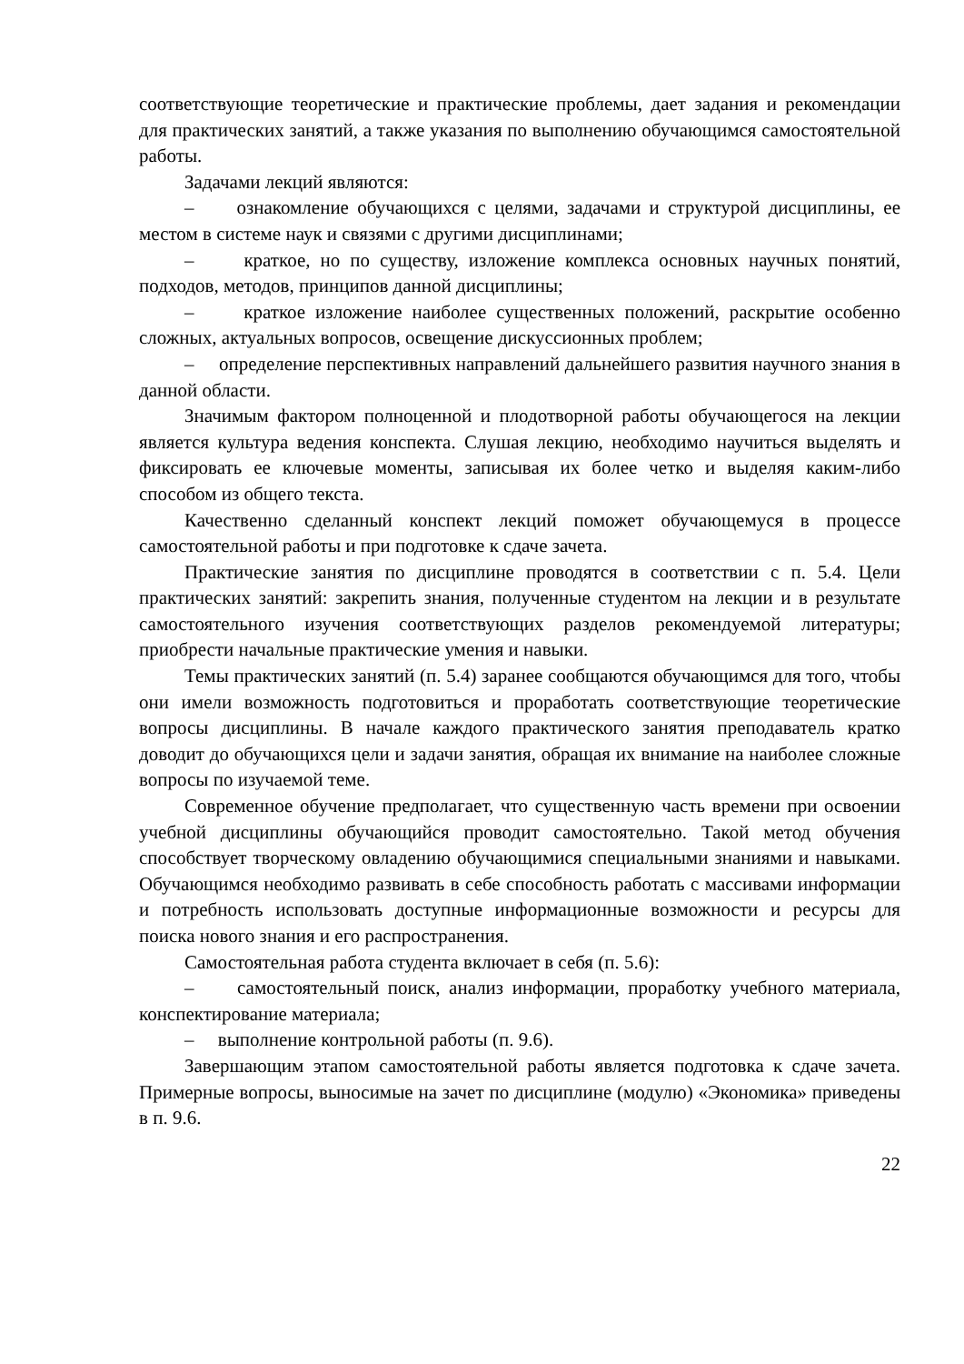соответствующие теоретические и практические проблемы, дает задания и рекомендации для практических занятий, а также указания по выполнению обучающимся самостоятельной работы.
Задачами лекций являются:
– ознакомление обучающихся с целями, задачами и структурой дисциплины, ее местом в системе наук и связями с другими дисциплинами;
– краткое, но по существу, изложение комплекса основных научных понятий, подходов, методов, принципов данной дисциплины;
– краткое изложение наиболее существенных положений, раскрытие особенно сложных, актуальных вопросов, освещение дискуссионных проблем;
– определение перспективных направлений дальнейшего развития научного знания в данной области.
Значимым фактором полноценной и плодотворной работы обучающегося на лекции является культура ведения конспекта. Слушая лекцию, необходимо научиться выделять и фиксировать ее ключевые моменты, записывая их более четко и выделяя каким-либо способом из общего текста.
Качественно сделанный конспект лекций поможет обучающемуся в процессе самостоятельной работы и при подготовке к сдаче зачета.
Практические занятия по дисциплине проводятся в соответствии с п. 5.4. Цели практических занятий: закрепить знания, полученные студентом на лекции и в результате самостоятельного изучения соответствующих разделов рекомендуемой литературы; приобрести начальные практические умения и навыки.
Темы практических занятий (п. 5.4) заранее сообщаются обучающимся для того, чтобы они имели возможность подготовиться и проработать соответствующие теоретические вопросы дисциплины. В начале каждого практического занятия преподаватель кратко доводит до обучающихся цели и задачи занятия, обращая их внимание на наиболее сложные вопросы по изучаемой теме.
Современное обучение предполагает, что существенную часть времени при освоении учебной дисциплины обучающийся проводит самостоятельно. Такой метод обучения способствует творческому овладению обучающимися специальными знаниями и навыками. Обучающимся необходимо развивать в себе способность работать с массивами информации и потребность использовать доступные информационные возможности и ресурсы для поиска нового знания и его распространения.
Самостоятельная работа студента включает в себя (п. 5.6):
– самостоятельный поиск, анализ информации, проработку учебного материала, конспектирование материала;
– выполнение контрольной работы (п. 9.6).
Завершающим этапом самостоятельной работы является подготовка к сдаче зачета. Примерные вопросы, выносимые на зачет по дисциплине (модулю) «Экономика» приведены в п. 9.6.
22